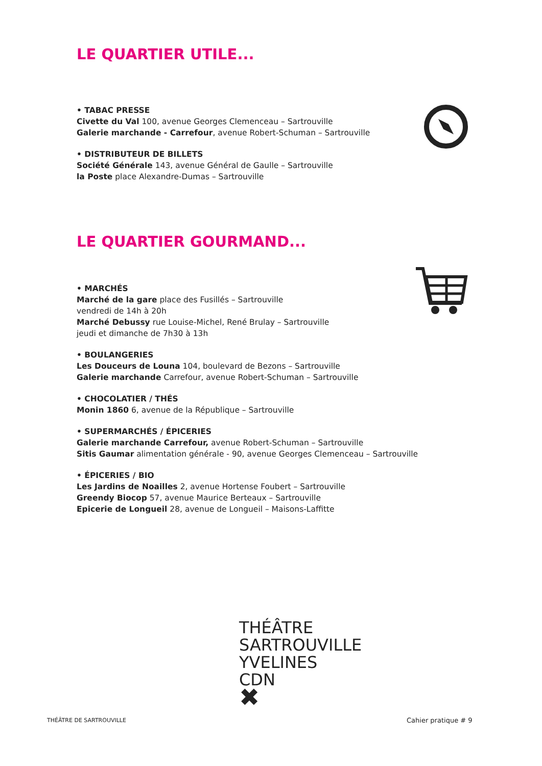LE QUARTIER UTILE...
• TABAC PRESSE
Civette du Val 100, avenue Georges Clemenceau – Sartrouville
Galerie marchande - Carrefour, avenue Robert-Schuman – Sartrouville
• DISTRIBUTEUR DE BILLETS
Société Générale 143, avenue Général de Gaulle – Sartrouville
la Poste place Alexandre-Dumas – Sartrouville
LE QUARTIER GOURMAND...
• MARCHÉS
Marché de la gare place des Fusillés – Sartrouville
vendredi de 14h à 20h
Marché Debussy rue Louise-Michel, René Brulay – Sartrouville
jeudi et dimanche de 7h30 à 13h
• BOULANGERIES
Les Douceurs de Louna 104, boulevard de Bezons – Sartrouville
Galerie marchande Carrefour, avenue Robert-Schuman – Sartrouville
• CHOCOLATIER / THÉS
Monin 1860 6, avenue de la République – Sartrouville
• SUPERMARCHÉS / ÉPICERIES
Galerie marchande Carrefour, avenue Robert-Schuman – Sartrouville
Sitis Gaumar alimentation générale - 90, avenue Georges Clemenceau – Sartrouville
• ÉPICERIES / BIO
Les Jardins de Noailles 2, avenue Hortense Foubert – Sartrouville
Greendy Biocop 57, avenue Maurice Berteaux – Sartrouville
Epicerie de Longueil 28, avenue de Longueil – Maisons-Laffitte
THÉÂTRE
SARTROUVILLE
YVELINES
CDN
✖
THÉÂTRE DE SARTROUVILLE Cahier pratique # 9